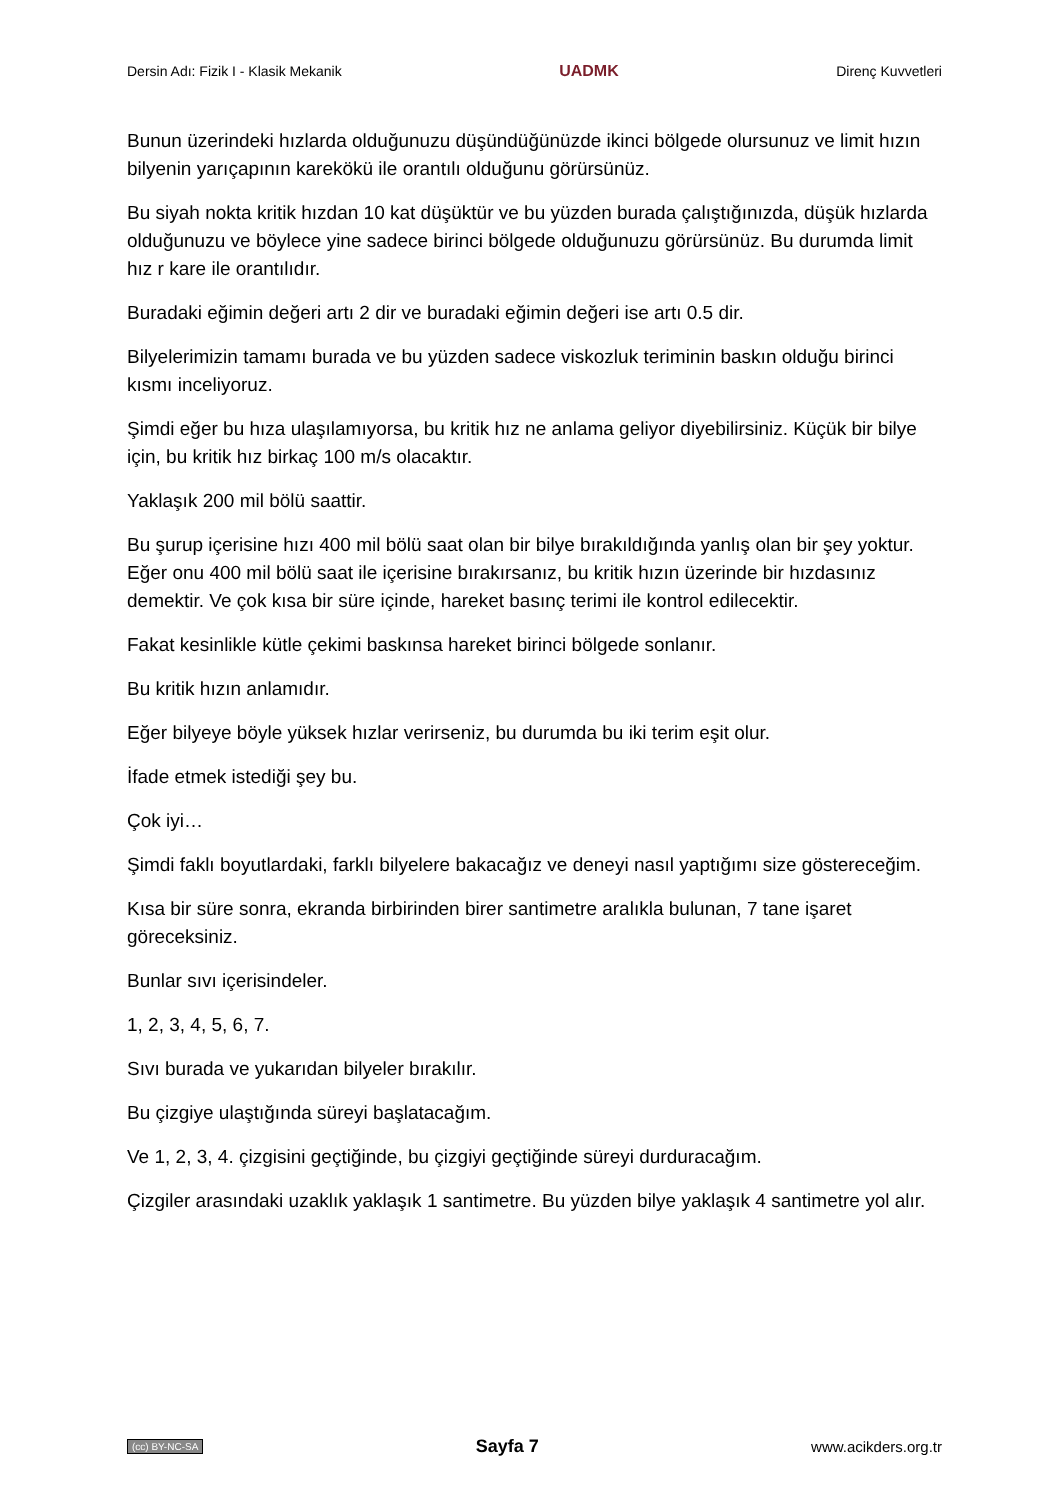Dersin Adı: Fizik I - Klasik Mekanik UADMK Direnç Kuvvetleri
Bunun üzerindeki hızlarda olduğunuzu düşündüğünüzde ikinci bölgede olursunuz ve limit hızın bilyenin yarıçapının karekökü ile orantılı olduğunu görürsünüz.
Bu siyah nokta kritik hızdan 10 kat düşüktür ve bu yüzden burada çalıştığınızda, düşük hızlarda olduğunuzu ve böylece yine sadece birinci bölgede olduğunuzu görürsünüz. Bu durumda limit hız r kare ile orantılıdır.
Buradaki eğimin değeri artı 2 dir ve buradaki eğimin değeri ise artı 0.5 dir.
Bilyelerimizin tamamı burada ve bu yüzden sadece viskozluk teriminin baskın olduğu birinci kısmı inceliyoruz.
Şimdi eğer bu hıza ulaşılamıyorsa, bu kritik hız ne anlama geliyor diyebilirsiniz. Küçük bir bilye için, bu kritik hız birkaç 100 m/s olacaktır.
Yaklaşık 200 mil bölü saattir.
Bu şurup içerisine hızı 400 mil bölü saat olan bir bilye bırakıldığında yanlış olan bir şey yoktur. Eğer onu 400 mil bölü saat ile içerisine bırakırsanız, bu kritik hızın üzerinde bir hızdasınız demektir. Ve çok kısa bir süre içinde, hareket basınç terimi ile kontrol edilecektir.
Fakat kesinlikle kütle çekimi baskınsa hareket birinci bölgede sonlanır.
Bu kritik hızın anlamıdır.
Eğer bilyeye böyle yüksek hızlar verirseniz, bu durumda bu iki terim eşit olur.
İfade etmek istediği şey bu.
Çok iyi…
Şimdi faklı boyutlardaki, farklı bilyelere bakacağız ve deneyi nasıl yaptığımı size göstereceğim.
Kısa bir süre sonra, ekranda birbirinden birer santimetre aralıkla bulunan, 7 tane işaret göreceksiniz.
Bunlar sıvı içerisindeler.
1, 2, 3, 4, 5, 6, 7.
Sıvı burada ve yukarıdan bilyeler bırakılır.
Bu çizgiye ulaştığında süreyi başlatacağım.
Ve 1, 2, 3, 4. çizgisini geçtiğinde, bu çizgiyi geçtiğinde süreyi durduracağım.
Çizgiler arasındaki uzaklık yaklaşık 1 santimetre. Bu yüzden bilye yaklaşık 4 santimetre yol alır.
(cc) BY-NC-SA Sayfa 7 www.acikders.org.tr